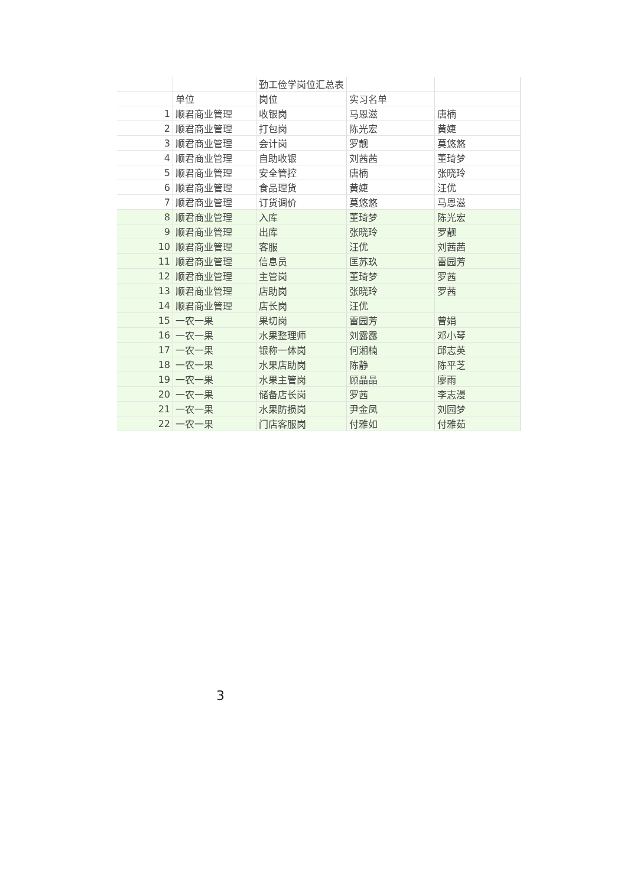| | | 勤工俭学岗位汇总表 | | |
| | 单位 | 岗位 | 实习名单 | |
| 1 | 顺君商业管理 | 收银岗 | 马恩滋 | 唐楠 |
| 2 | 顺君商业管理 | 打包岗 | 陈光宏 | 黄婕 |
| 3 | 顺君商业管理 | 会计岗 | 罗靓 | 莫悠悠 |
| 4 | 顺君商业管理 | 自助收银 | 刘茜茜 | 董琦梦 |
| 5 | 顺君商业管理 | 安全管控 | 唐楠 | 张晓玲 |
| 6 | 顺君商业管理 | 食品理货 | 黄婕 | 汪优 |
| 7 | 顺君商业管理 | 订货调价 | 莫悠悠 | 马恩滋 |
| 8 | 顺君商业管理 | 入库 | 董琦梦 | 陈光宏 |
| 9 | 顺君商业管理 | 出库 | 张晓玲 | 罗靓 |
| 10 | 顺君商业管理 | 客服 | 汪优 | 刘茜茜 |
| 11 | 顺君商业管理 | 信息员 | 匡苏玖 | 雷园芳 |
| 12 | 顺君商业管理 | 主管岗 | 董琦梦 | 罗茜 |
| 13 | 顺君商业管理 | 店助岗 | 张晓玲 | 罗茜 |
| 14 | 顺君商业管理 | 店长岗 | 汪优 | |
| 15 | 一农一果 | 果切岗 | 雷园芳 | 曾娟 |
| 16 | 一农一果 | 水果整理师 | 刘露露 | 邓小琴 |
| 17 | 一农一果 | 银称一体岗 | 何湘楠 | 邱志英 |
| 18 | 一农一果 | 水果店助岗 | 陈静 | 陈平芝 |
| 19 | 一农一果 | 水果主管岗 | 顾晶晶 | 廖雨 |
| 20 | 一农一果 | 储备店长岗 | 罗茜 | 李志漫 |
| 21 | 一农一果 | 水果防损岗 | 尹金凤 | 刘园梦 |
| 22 | 一农一果 | 门店客服岗 | 付雅如 | 付雅茹 |
3